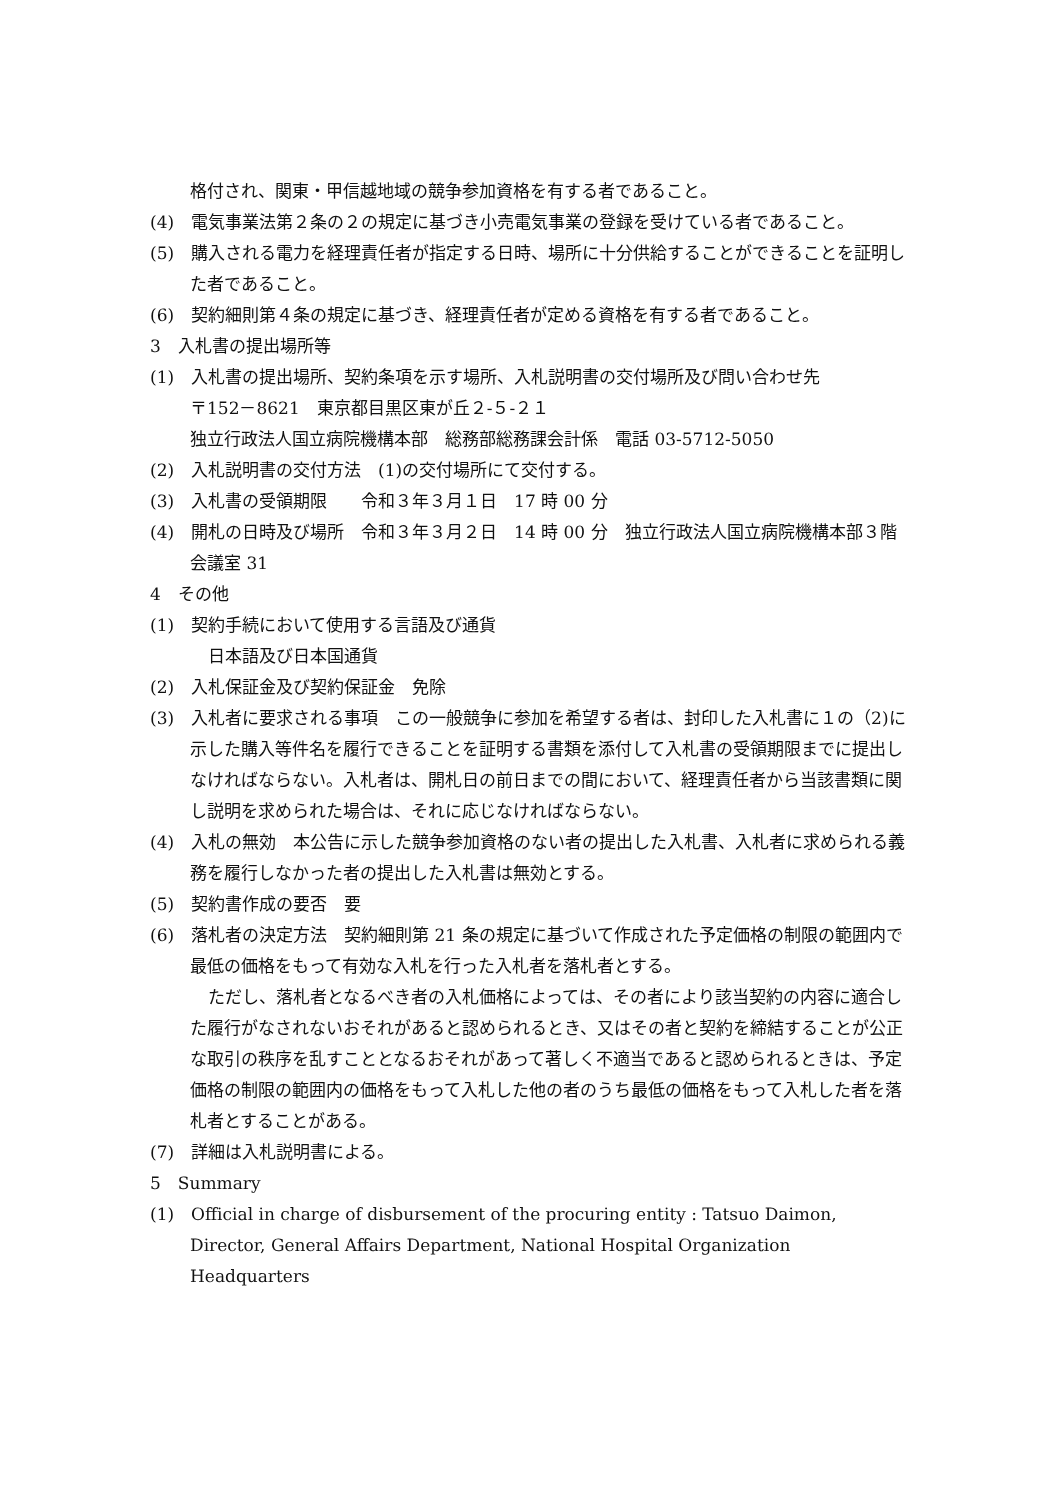格付され、関東・甲信越地域の競争参加資格を有する者であること。
(4)　電気事業法第２条の２の規定に基づき小売電気事業の登録を受けている者であること。
(5)　購入される電力を経理責任者が指定する日時、場所に十分供給することができることを証明した者であること。
(6)　契約細則第４条の規定に基づき、経理責任者が定める資格を有する者であること。
3　入札書の提出場所等
(1)　入札書の提出場所、契約条項を示す場所、入札説明書の交付場所及び問い合わせ先
〒152－8621　東京都目黒区東が丘２-５-２１
独立行政法人国立病院機構本部　総務部総務課会計係　電話 03-5712-5050
(2)　入札説明書の交付方法　(1)の交付場所にて交付する。
(3)　入札書の受領期限　　令和３年３月１日　17 時 00 分
(4)　開札の日時及び場所　令和３年３月２日　14 時 00 分　独立行政法人国立病院機構本部３階　会議室 31
4　その他
(1)　契約手続において使用する言語及び通貨
日本語及び日本国通貨
(2)　入札保証金及び契約保証金　免除
(3)　入札者に要求される事項　この一般競争に参加を希望する者は、封印した入札書に１の（2)に示した購入等件名を履行できることを証明する書類を添付して入札書の受領期限までに提出しなければならない。入札者は、開札日の前日までの間において、経理責任者から当該書類に関し説明を求められた場合は、それに応じなければならない。
(4)　入札の無効　本公告に示した競争参加資格のない者の提出した入札書、入札者に求められる義務を履行しなかった者の提出した入札書は無効とする。
(5)　契約書作成の要否　要
(6)　落札者の決定方法　契約細則第 21 条の規定に基づいて作成された予定価格の制限の範囲内で最低の価格をもって有効な入札を行った入札者を落札者とする。
ただし、落札者となるべき者の入札価格によっては、その者により該当契約の内容に適合した履行がなされないおそれがあると認められるとき、又はその者と契約を締結することが公正な取引の秩序を乱すこととなるおそれがあって著しく不適当であると認められるときは、予定価格の制限の範囲内の価格をもって入札した他の者のうち最低の価格をもって入札した者を落札者とすることがある。
(7)　詳細は入札説明書による。
5　Summary
(1)　Official in charge of disbursement of the procuring entity : Tatsuo Daimon, Director, General Affairs Department, National Hospital Organization Headquarters